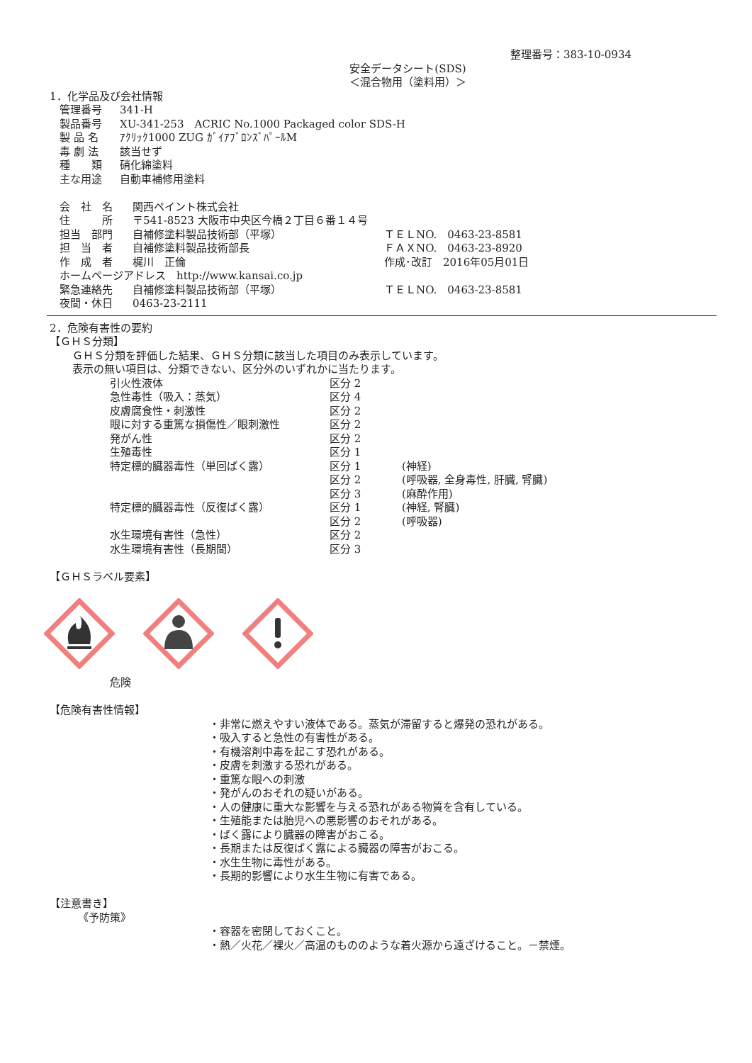整理番号：383-10-0934
安全データシート(SDS)
＜混合物用（塗料用）＞
1．化学品及び会社情報
| 管理番号 | 341-H |
| 製品番号 | XU-341-253 ACRIC No.1000 Packaged color SDS-H |
| 製 品 名 | ｱｸﾘｯｸ1000 ZUG ｶﾞｲｱﾌﾞﾛﾝｽﾞﾊﾟｰﾙM |
| 毒 劇 法 | 該当せず |
| 種 類 | 硝化綿塗料 |
| 主な用途 | 自動車補修用塗料 |
| 会 社 名 | 関西ペイント株式会社 | |
| 住 所 | 〒541-8523 大阪市中央区今橋２丁目６番１４号 | |
| 担当 部門 | 自補修塗料製品技術部（平塚） | ＴＥＬNO. 0463-23-8581 |
| 担 当 者 | 自補修塗料製品技術部長 | ＦＡＸNO. 0463-23-8920 |
| 作 成 者 | 梶川 正倫 | 作成･改訂 2016年05月01日 |
| ホームページアドレス http://www.kansai.co.jp | | |
| 緊急連絡先 | 自補修塗料製品技術部（平塚） | ＴＥＬNO. 0463-23-8581 |
| 夜間・休日 | 0463-23-2111 | |
2．危険有害性の要約
【ＧＨＳ分類】
ＧＨＳ分類を評価した結果、ＧＨＳ分類に該当した項目のみ表示しています。
表示の無い項目は、分類できない、区分外のいずれかに当たります。
| 引火性液体 | 区分 2 | |
| 急性毒性（吸入：蒸気） | 区分 4 | |
| 皮膚腐食性・刺激性 | 区分 2 | |
| 眼に対する重篤な損傷性／眼刺激性 | 区分 2 | |
| 発がん性 | 区分 2 | |
| 生殖毒性 | 区分 1 | |
| 特定標的臓器毒性（単回ばく露） | 区分 1 | (神経) |
| | 区分 2 | (呼吸器, 全身毒性, 肝臓, 腎臓) |
| | 区分 3 | (麻酔作用) |
| 特定標的臓器毒性（反復ばく露） | 区分 1 | (神経, 腎臓) |
| | 区分 2 | (呼吸器) |
| 水生環境有害性（急性） | 区分 2 | |
| 水生環境有害性（長期間） | 区分 3 | |
【ＧＨＳラベル要素】
危険
【危険有害性情報】
・非常に燃えやすい液体である。蒸気が滞留すると爆発の恐れがある。
・吸入すると急性の有害性がある。
・有機溶剤中毒を起こす恐れがある。
・皮膚を刺激する恐れがある。
・重篤な眼への刺激
・発がんのおそれの疑いがある。
・人の健康に重大な影響を与える恐れがある物質を含有している。
・生殖能または胎児への悪影響のおそれがある。
・ばく露により臓器の障害がおこる。
・長期または反復ばく露による臓器の障害がおこる。
・水生生物に毒性がある。
・長期的影響により水生生物に有害である。
【注意書き】
《予防策》
・容器を密閉しておくこと。
・熱／火花／裸火／高温のもののような着火源から遠ざけること。－禁煙。